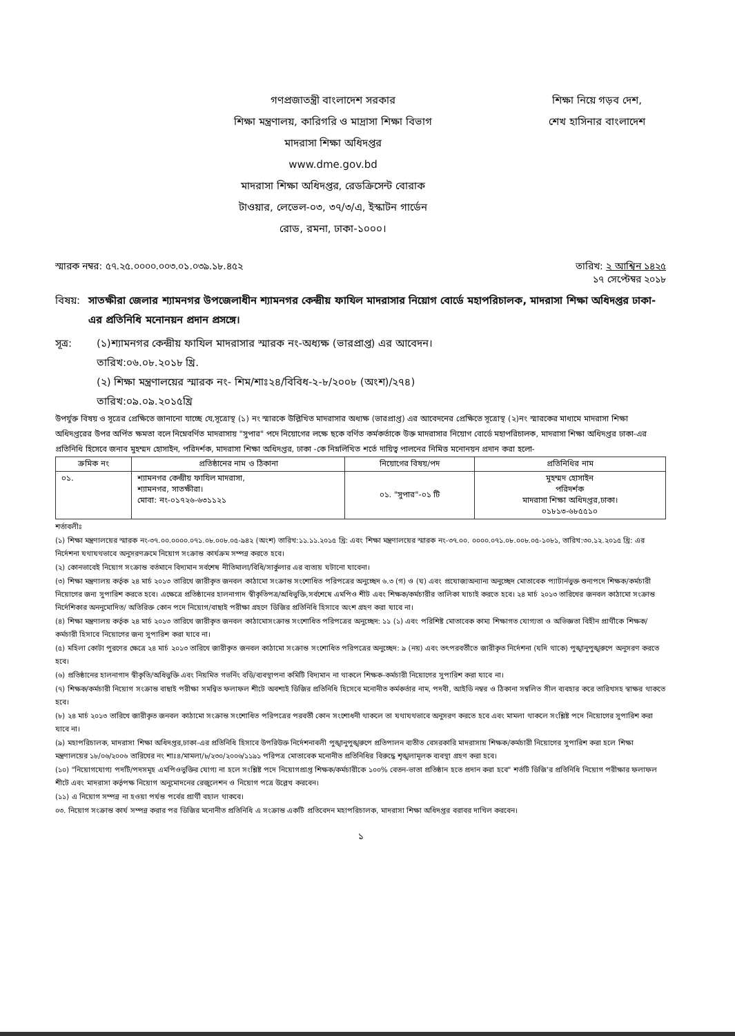গণপ্রজাতন্ত্রী বাংলাদেশ সরকার
শিক্ষা মন্ত্রণালয়, কারিগরি ও মাদ্রাসা শিক্ষা বিভাগ
মাদরাসা শিক্ষা অধিদপ্তর
www.dme.gov.bd
মাদরাসা শিক্ষা অধিদপ্তর, রেডক্রিসেন্ট বোরাক
টাওয়ার, লেভেল-০৩, ৩৭/৩/এ, ইস্কাটন গার্ডেন
রোড, রমনা, ঢাকা-১০০০।
শিক্ষা নিয়ে গড়ব দেশ,
শেখ হাসিনার বাংলাদেশ
স্মারক নম্বর: ৫৭.২৫.০০০০.০০৩.০১.০৩৯.১৮.৪৫২ তারিখ: ২ আশ্বিন ১৪২৫
১৭ সেপ্টেম্বর ২০১৮
বিষয়: সাতক্ষীরা জেলার শ্যামনগর উপজেলাধীন শ্যামনগর কেন্দ্রীয় ফাযিল মাদরাসার নিয়োগ বোর্ডে মহাপরিচালক, মাদরাসা শিক্ষা অধিদপ্তর ঢাকা-এর প্রতিনিধি মনোনয়ন প্রদান প্রসঙ্গে।
সূত্র: (১)শ্যামনগর কেন্দ্রীয় ফাযিল মাদরাসার স্মারক নং-অধ্যক্ষ (ভারপ্রাপ্ত) এর আবেদন।
তারিখ:০৬.০৮.২০১৮ খ্রি.
(২) শিক্ষা মন্ত্রণালয়ের স্মারক নং- শিম/শাঃ২৪/বিবিধ-২-৮/২০০৮ (অংশ)/২৭৪)
তারিখ:০৯.০৯.২০১৫খ্রি
উপর্যুক্ত বিষয় ও সূত্রের প্রেক্ষিতে জানানো যাচ্ছে যে,সূত্রোস্থ (১) নং স্মারকে উল্লিখিত মাদরাসার অধ্যক্ষ (ভারপ্রাপ্ত) এর আবেদনের প্রেক্ষিতে সূত্রোস্থ (২)নং স্মারকের মাধ্যমে মাদরাসা শিক্ষা অধিদপ্তরের উপর অর্পিত ক্ষমতা বলে নিম্নেবর্ণিত মাদরাসায় "সুপার" পদে নিয়োগের লক্ষে ছকে বর্ণিত কর্মকর্তাকে উক্ত মাদরাসার নিয়োগ বোর্ডে মহাপরিচালক, মাদরাসা শিক্ষা অধিদপ্তর ঢাকা-এর প্রতিনিধি হিসেবে জনাব মুহম্মদ হোসাইন, পরিদর্শক, মাদরাসা শিক্ষা অধিদপ্তর, ঢাকা -কে নিম্নলিখিত শর্তে দায়িত্ব পালনের নিমিত্ত মনোনয়ন প্রদান করা হলো-
| ক্রমিক নং | প্রতিষ্ঠানের নাম ও ঠিকানা | নিয়োগের বিষয়/পদ | প্রতিনিধির নাম |
| --- | --- | --- | --- |
| ০১. | শ্যামনগর কেন্দ্রীয় ফাযিল মাদরাসা, শ্যামনগর, সাতক্ষীরা। মোবা: নং-০১৭২৬-৬৩১১২১ | ০১. "সুপার"-০১ টি | মুহম্মদ হোসাইন পরিদর্শক মাদরাসা শিক্ষা অধিদপ্তর,ঢাকা। ০১৮১৩-৬৮৫৫১০ |
শর্তাবলীঃ
(১) শিক্ষা মন্ত্রণালয়ের স্মারক নং-৩৭.০০.০০০০.০৭১.০৮.০০৮.০৫-৯৪২ (অংশ) তারিখ:১১.১১.২০১৫ খ্রি: এবং শিক্ষা মন্ত্রণালয়ের স্মারক নং-৩৭.০০. ০০০০.০৭১.০৮.০০৮.০৫-১০৮১, তারিখ:৩০.১২.২০১৫ খ্রি: এর নির্দেশনা যথাযথভাবে অনুসরণক্রমে নিয়োগ সংক্রান্ত কার্যক্রম সম্পন্ন করতে হবে।
(২) কোনভাবেই নিয়োগ সংক্রান্ত বর্তমানে বিদ্যমান সর্বশেষ নীতিমালা/বিধি/সার্কুলার এর ব্যত্যয় ঘটানো যাবেনা।
(৩) শিক্ষা মন্ত্রণালয় কর্তৃক ২৪ মার্চ ২০১৩ তারিখে জারীকৃত জনবল কাঠামো সংক্রান্ত সংশোধিত পরিপত্রের অনুচ্ছেদ ৬.৩ (গ) ও (ঘ) এবং প্রযোজ্যঅন্যান্য অনুচ্ছেদ মোতাবেক প্যাটার্নভুক্ত শুন্যপদে শিক্ষক/কর্মচারী নিয়োগের জন্য সুপারিশ করতে হবে। এক্ষেত্রে প্রতিষ্ঠানের হালনাগাদ স্বীকৃতিপত্র/অধিভুক্তি,সর্বশেষে এমপিও শীট এবং শিক্ষক/কর্মচারীর তালিকা যাচাই করতে হবে। ২৪ মার্চ ২০১৩ তারিখের জনবল কাঠামো সংক্রান্ত নির্দেশিকার অননুমোদিত/ অতিরিক্ত কোন পদে নিয়োগ/বাছাই পরীক্ষা গ্রহণে ডিজির প্রতিনিধি হিসাবে অংশ গ্রহণ করা যাবে না।
(৪) শিক্ষা মন্ত্রণালয় কর্তৃক ২৪ মার্চ ২০১৩ তারিখে জারীকৃত জনবল কাঠামোসংক্রান্ত সংশোধিত পরিপত্রের অনুচ্ছেদ: ১১ (১) এবং পরিশিষ্ট মোতাবেক কাম্য শিক্ষাগত যোগ্যতা ও অভিজ্ঞতা বিহীন প্রার্থীকে শিক্ষক/কর্মচারী হিসাবে নিয়োগের জন্য সুপারিশ করা যাবে না।
(৫) মহিলা কোটা পুরণের ক্ষেত্রে ২৪ মার্চ ২০১৩ তারিখে জারীকৃত জনবল কাঠামো সংক্রান্ত সংশোধিত পরিপত্রের অনুচ্ছেদ: ৯ (নয়) এবং তৎপরবর্তীতে জারীকৃত নির্দেশনা (যদি থাকে) পুঙ্খানুপুঙ্খরুপে অনুসরণ করতে হবে।
(৬) প্রতিষ্ঠানের হালনাগাদ স্বীকৃতি/অধিভুক্তি এবং নিয়মিত গভর্নিং বডি/ব্যবস্থাপনা কমিটি বিদ্যমান না থাকলে শিক্ষক-কর্মচারী নিয়োগের সুপারিশ করা যাবে না।
(৭) শিক্ষক/কর্মচারী নিয়োগ সংক্রান্ত বাছাই পরীক্ষা সমন্বিত ফলাফল শীটে অবশ্যই ডিজির প্রতিনিধি হিসেবে মনোনীত কর্মকর্তার নাম, পদবী, আইডি নম্বর ও ঠিকানা সম্বলিত সীল ব্যবহার করে তারিখসহ স্বাক্ষর থাকতে হবে।
(৮) ২৪ মার্চ ২০১৩ তারিখে জারীকৃত জনবল কাঠামো সংক্রান্ত সংশোধিত পরিপত্রের পরবর্তী কোন সংশোধনী থাকলে তা যথাযথভাবে অনুসরণ করতে হবে এবং মামলা থাকলে সংশ্লিষ্ট পদে নিয়োগের সুপারিশ করা যাবে না।
(৯) মহাপরিচালক, মাদরাসা শিক্ষা অধিদপ্তর,ঢাকা-এর প্রতিনিধি হিসাবে উপরিউক্ত নির্দেশনাবলী পুঙ্খানুপুঙ্খরুপে প্রতিপালন ব্যতীত বেসরকারি মাদরাসায় শিক্ষক/কর্মচারী নিয়োগের সুপারিশ করা হলে শিক্ষা মন্ত্রণালয়ের ১৮/০৬/২০০৬ তারিখের নং শাঃ৪/মামলা/৮/২৩০/২০০৬/১১৯১ পরিপত্র মোতাবেক মনোনীত প্রতিনিধির বিরুদ্ধে শৃঙ্খলামূলক ব্যবস্থা গ্রহণ করা হবে।
(১০) "নিয়োগযোগ্য পদটি/পদসমূহ এমপিওভুক্তির যোগ্য না হলে সংশ্লিষ্ট পদে নিয়োগপ্রাপ্ত শিক্ষক/কর্মচারীকে ১০০% বেতন-ভাতা প্রতিষ্ঠান হতে প্রদান করা হবে" শর্তটি ডিজি'র প্রতিনিধি নিয়োগ পরীক্ষার ফলাফল শীটে এবং মাদরাসা কর্তৃপক্ষ নিয়োগ অনুমোদনের রেজুলেশন ও নিয়োগ পত্রে উল্লেখ করবেন।
(১১) এ নিয়োগ সম্পন্ন না হওয়া পর্যন্ত পর্বের প্রার্থী বহাল থাকবে।
০৩. নিয়োগ সংক্রান্ত কার্য সম্পন্ন করার পর ডিজির মনোনীত প্রতিনিধি এ সংক্রান্ত একটি প্রতিবেদন মহাপরিচালক, মাদরাসা শিক্ষা অধিদপ্তর বরাবর দাখিল করবেন।
১